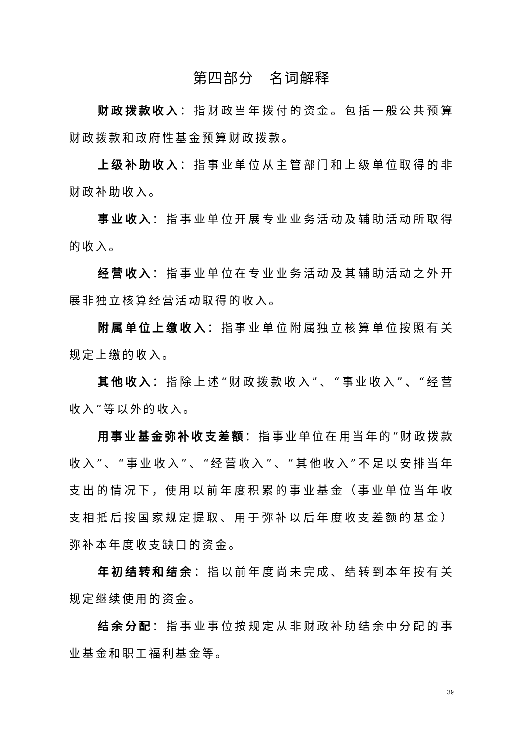第四部分　名词解释
财政拨款收入：指财政当年拨付的资金。包括一般公共预算财政拨款和政府性基金预算财政拨款。
上级补助收入：指事业单位从主管部门和上级单位取得的非财政补助收入。
事业收入：指事业单位开展专业业务活动及辅助活动所取得的收入。
经营收入：指事业单位在专业业务活动及其辅助活动之外开展非独立核算经营活动取得的收入。
附属单位上缴收入：指事业单位附属独立核算单位按照有关规定上缴的收入。
其他收入：指除上述“财政拨款收入”、“事业收入”、“经营收入”等以外的收入。
用事业基金弥补收支差额：指事业单位在用当年的“财政拨款收入”、“事业收入”、“经营收入”、“其他收入”不足以安排当年支出的情况下，使用以前年度积累的事业基金（事业单位当年收支相抵后按国家规定提取、用于弥补以后年度收支差额的基金）弥补本年度收支缺口的资金。
年初结转和结余：指以前年度尚未完成、结转到本年按有关规定继续使用的资金。
结余分配：指事业事位按规定从非财政补助结余中分配的事业基金和职工福利基金等。
39